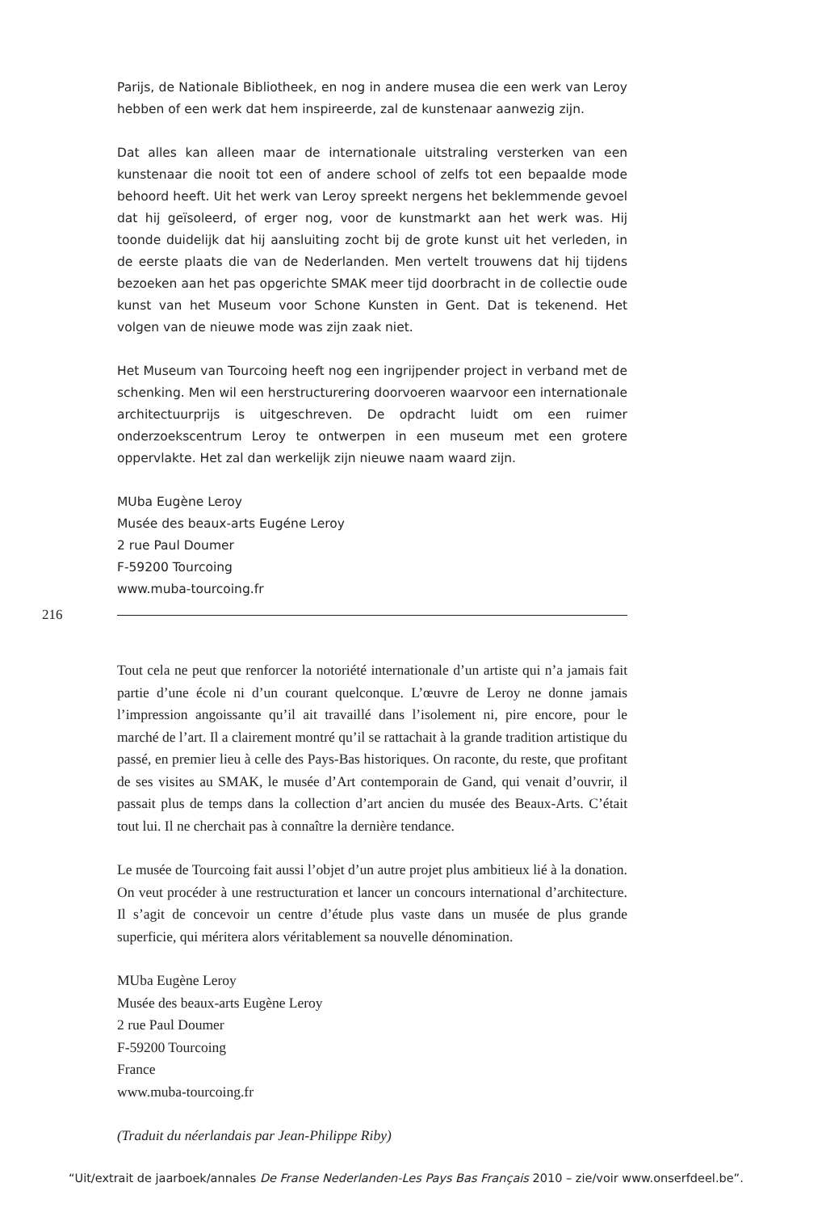Parijs, de Nationale Bibliotheek, en nog in andere musea die een werk van Leroy hebben of een werk dat hem inspireerde, zal de kunstenaar aanwezig zijn.
Dat alles kan alleen maar de internationale uitstraling versterken van een kunstenaar die nooit tot een of andere school of zelfs tot een bepaalde mode behoord heeft. Uit het werk van Leroy spreekt nergens het beklemmende gevoel dat hij geïsoleerd, of erger nog, voor de kunstmarkt aan het werk was. Hij toonde duidelijk dat hij aansluiting zocht bij de grote kunst uit het verleden, in de eerste plaats die van de Nederlanden. Men vertelt trouwens dat hij tijdens bezoeken aan het pas opgerichte SMAK meer tijd doorbracht in de collectie oude kunst van het Museum voor Schone Kunsten in Gent. Dat is tekenend. Het volgen van de nieuwe mode was zijn zaak niet.
Het Museum van Tourcoing heeft nog een ingrijpender project in verband met de schenking. Men wil een herstructurering doorvoeren waarvoor een internationale architectuurprijs is uitgeschreven. De opdracht luidt om een ruimer onderzoekscentrum Leroy te ontwerpen in een museum met een grotere oppervlakte. Het zal dan werkelijk zijn nieuwe naam waard zijn.
MUba Eugène Leroy
Musée des beaux-arts Eugéne Leroy
2 rue Paul Doumer
F-59200 Tourcoing
www.muba-tourcoing.fr
216
Tout cela ne peut que renforcer la notoriété internationale d’un artiste qui n’a jamais fait partie d’une école ni d’un courant quelconque. L’œuvre de Leroy ne donne jamais l’impression angoissante qu’il ait travaillé dans l’isolement ni, pire encore, pour le marché de l’art. Il a clairement montré qu’il se rattachait à la grande tradition artistique du passé, en premier lieu à celle des Pays-Bas historiques. On raconte, du reste, que profitant de ses visites au SMAK, le musée d’Art contemporain de Gand, qui venait d’ouvrir, il passait plus de temps dans la collection d’art ancien du musée des Beaux-Arts. C’était tout lui. Il ne cherchait pas à connaître la dernière tendance.
Le musée de Tourcoing fait aussi l’objet d’un autre projet plus ambitieux lié à la donation. On veut procéder à une restructuration et lancer un concours international d’architecture. Il s’agit de concevoir un centre d’étude plus vaste dans un musée de plus grande superficie, qui méritera alors véritablement sa nouvelle dénomination.
MUba Eugène Leroy
Musée des beaux-arts Eugène Leroy
2 rue Paul Doumer
F-59200 Tourcoing
France
www.muba-tourcoing.fr
(Traduit du néerlandais par Jean-Philippe Riby)
“Uit/extrait de jaarboek/annales De Franse Nederlanden-Les Pays Bas Français 2010 – zie/voir www.onserfdeel.be”.